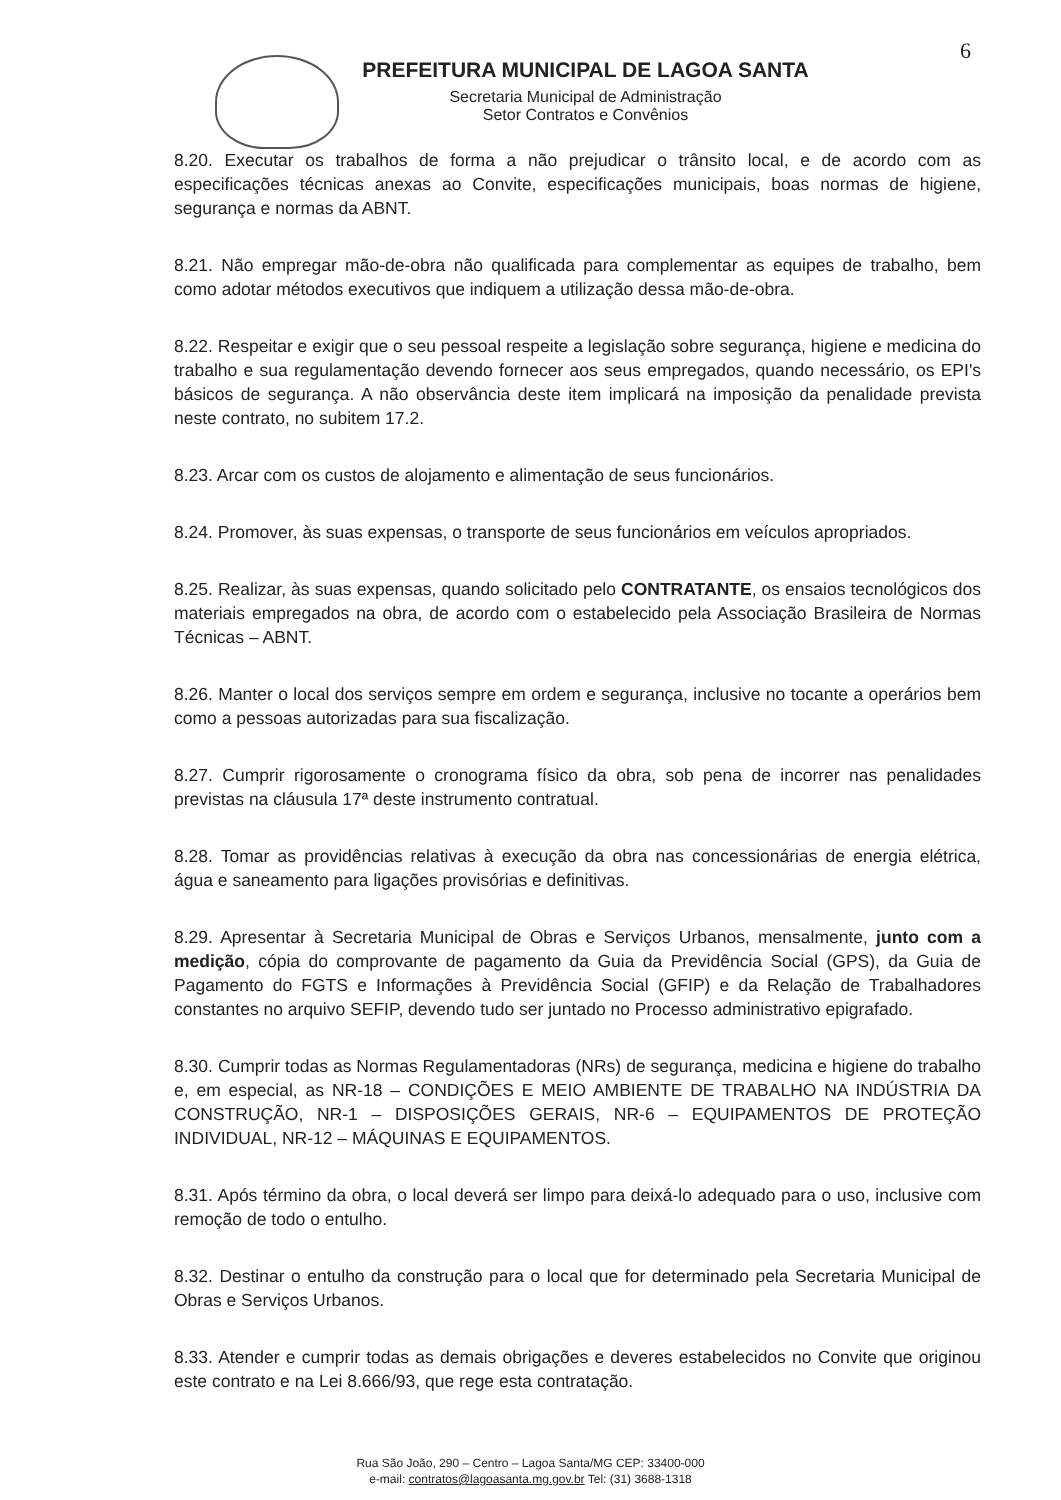6
PREFEITURA MUNICIPAL DE LAGOA SANTA
Secretaria Municipal de Administração
Setor Contratos e Convênios
8.20. Executar os trabalhos de forma a não prejudicar o trânsito local, e de acordo com as especificações técnicas anexas ao Convite, especificações municipais, boas normas de higiene, segurança e normas da ABNT.
8.21. Não empregar mão-de-obra não qualificada para complementar as equipes de trabalho, bem como adotar métodos executivos que indiquem a utilização dessa mão-de-obra.
8.22. Respeitar e exigir que o seu pessoal respeite a legislação sobre segurança, higiene e medicina do trabalho e sua regulamentação devendo fornecer aos seus empregados, quando necessário, os EPI's básicos de segurança. A não observância deste item implicará na imposição da penalidade prevista neste contrato, no subitem 17.2.
8.23. Arcar com os custos de alojamento e alimentação de seus funcionários.
8.24. Promover, às suas expensas, o transporte de seus funcionários em veículos apropriados.
8.25. Realizar, às suas expensas, quando solicitado pelo CONTRATANTE, os ensaios tecnológicos dos materiais empregados na obra, de acordo com o estabelecido pela Associação Brasileira de Normas Técnicas – ABNT.
8.26. Manter o local dos serviços sempre em ordem e segurança, inclusive no tocante a operários bem como a pessoas autorizadas para sua fiscalização.
8.27. Cumprir rigorosamente o cronograma físico da obra, sob pena de incorrer nas penalidades previstas na cláusula 17ª deste instrumento contratual.
8.28. Tomar as providências relativas à execução da obra nas concessionárias de energia elétrica, água e saneamento para ligações provisórias e definitivas.
8.29. Apresentar à Secretaria Municipal de Obras e Serviços Urbanos, mensalmente, junto com a medição, cópia do comprovante de pagamento da Guia da Previdência Social (GPS), da Guia de Pagamento do FGTS e Informações à Previdência Social (GFIP) e da Relação de Trabalhadores constantes no arquivo SEFIP, devendo tudo ser juntado no Processo administrativo epigrafado.
8.30. Cumprir todas as Normas Regulamentadoras (NRs) de segurança, medicina e higiene do trabalho e, em especial, as NR-18 – CONDIÇÕES E MEIO AMBIENTE DE TRABALHO NA INDÚSTRIA DA CONSTRUÇÃO, NR-1 – DISPOSIÇÕES GERAIS, NR-6 – EQUIPAMENTOS DE PROTEÇÃO INDIVIDUAL, NR-12 – MÁQUINAS E EQUIPAMENTOS.
8.31. Após término da obra, o local deverá ser limpo para deixá-lo adequado para o uso, inclusive com remoção de todo o entulho.
8.32. Destinar o entulho da construção para o local que for determinado pela Secretaria Municipal de Obras e Serviços Urbanos.
8.33. Atender e cumprir todas as demais obrigações e deveres estabelecidos no Convite que originou este contrato e na Lei 8.666/93, que rege esta contratação.
Rua São João, 290 – Centro – Lagoa Santa/MG CEP: 33400-000
e-mail: contratos@lagoasanta.mg.gov.br Tel: (31) 3688-1318